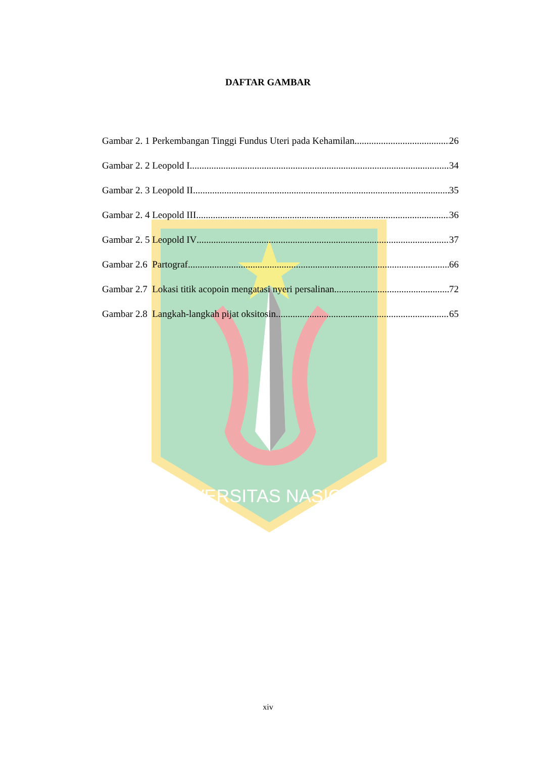UNIVERSITAS NASIONAL
DAFTAR GAMBAR
Gambar 2. 1 Perkembangan Tinggi Fundus Uteri pada Kehamilan 26
Gambar 2. 2 Leopold I 34
Gambar 2. 3 Leopold II 35
Gambar 2. 4 Leopold III 36
Gambar 2. 5 Leopold IV 37
Gambar 2.6 Partograf 66
Gambar 2.7 Lokasi titik acopoin mengatasi nyeri persalinan 72
Gambar 2.8 Langkah-langkah pijat oksitosin 65
xiv